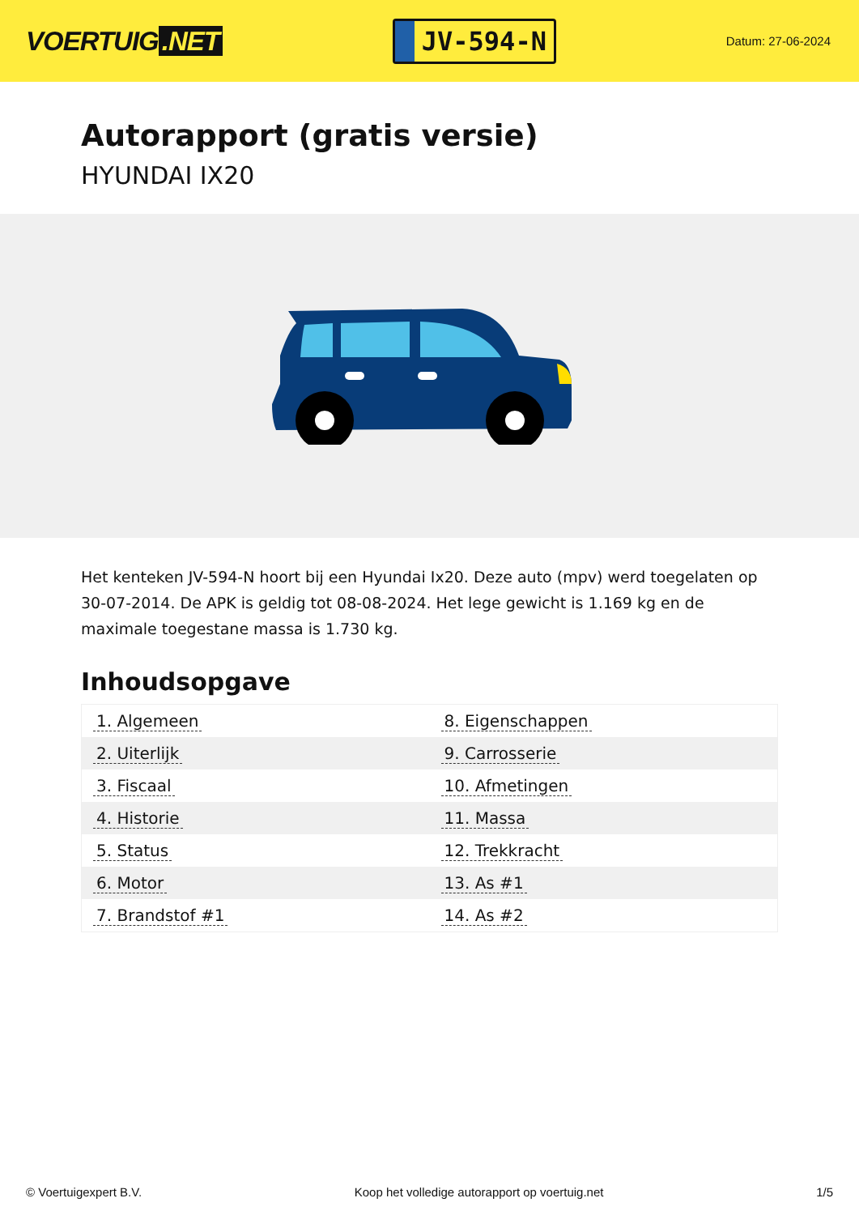VOERTUIG.NET
JV-594-N
Datum: 27-06-2024
Autorapport (gratis versie)
HYUNDAI IX20
Het kenteken JV-594-N hoort bij een Hyundai Ix20. Deze auto (mpv) werd toegelaten op 30-07-2014. De APK is geldig tot 08-08-2024. Het lege gewicht is 1.169 kg en de maximale toegestane massa is 1.730 kg.
Inhoudsopgave
| 1. Algemeen | 8. Eigenschappen |
| 2. Uiterlijk | 9. Carrosserie |
| 3. Fiscaal | 10. Afmetingen |
| 4. Historie | 11. Massa |
| 5. Status | 12. Trekkracht |
| 6. Motor | 13. As #1 |
| 7. Brandstof #1 | 14. As #2 |
© Voertuigexpert B.V. Koop het volledige autorapport op voertuig.net 1/5